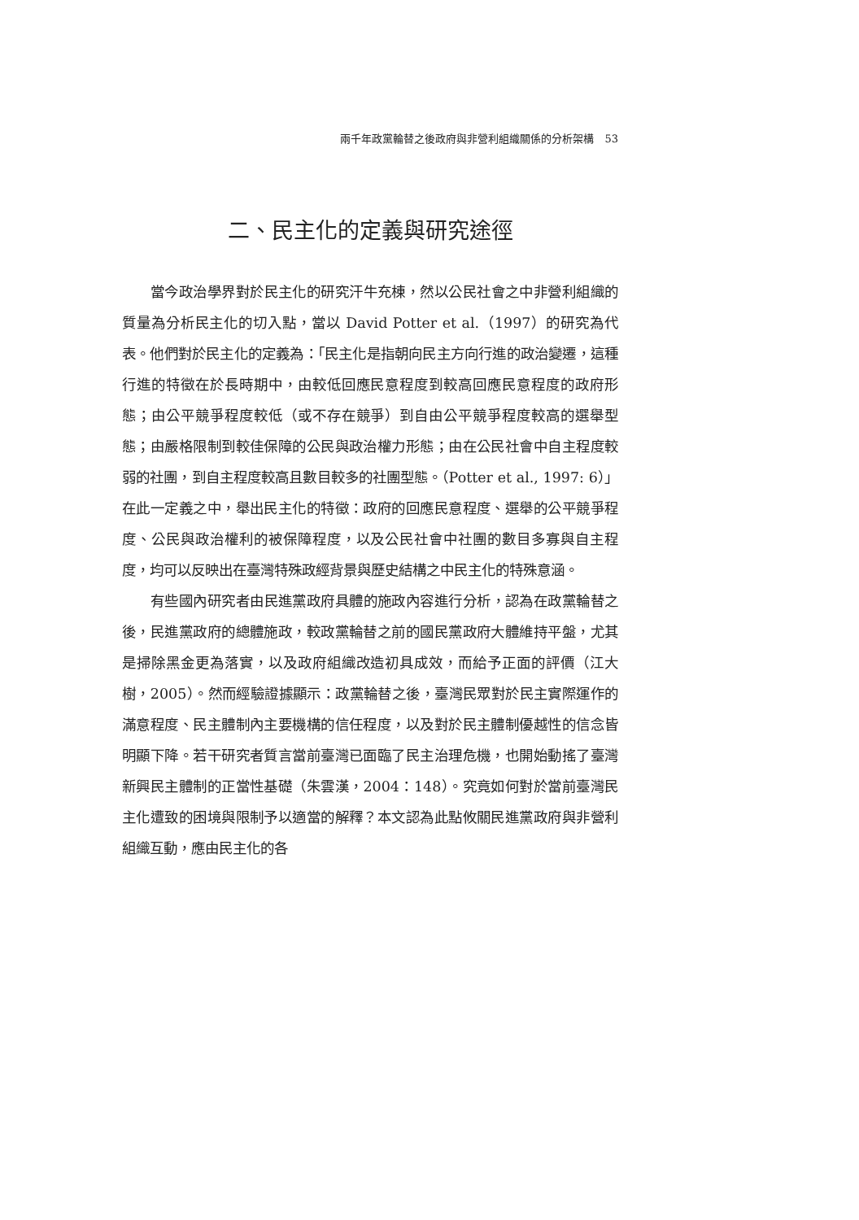兩千年政黨輪替之後政府與非營利組織關係的分析架構　53
二、民主化的定義與研究途徑
當今政治學界對於民主化的研究汗牛充棟，然以公民社會之中非營利組織的質量為分析民主化的切入點，當以 David Potter et al.（1997）的研究為代表。他們對於民主化的定義為：「民主化是指朝向民主方向行進的政治變遷，這種行進的特徵在於長時期中，由較低回應民意程度到較高回應民意程度的政府形態；由公平競爭程度較低（或不存在競爭）到自由公平競爭程度較高的選舉型態；由嚴格限制到較佳保障的公民與政治權力形態；由在公民社會中自主程度較弱的社團，到自主程度較高且數目較多的社團型態。（Potter et al., 1997: 6）」在此一定義之中，舉出民主化的特徵：政府的回應民意程度、選舉的公平競爭程度、公民與政治權利的被保障程度，以及公民社會中社團的數目多寡與自主程度，均可以反映出在臺灣特殊政經背景與歷史結構之中民主化的特殊意涵。
有些國內研究者由民進黨政府具體的施政內容進行分析，認為在政黨輪替之後，民進黨政府的總體施政，較政黨輪替之前的國民黨政府大體維持平盤，尤其是掃除黑金更為落實，以及政府組織改造初具成效，而給予正面的評價（江大樹，2005）。然而經驗證據顯示：政黨輪替之後，臺灣民眾對於民主實際運作的滿意程度、民主體制內主要機構的信任程度，以及對於民主體制優越性的信念皆明顯下降。若干研究者質言當前臺灣已面臨了民主治理危機，也開始動搖了臺灣新興民主體制的正當性基礎（朱雲漢，2004：148）。究竟如何對於當前臺灣民主化遭致的困境與限制予以適當的解釋？本文認為此點攸關民進黨政府與非營利組織互動，應由民主化的各